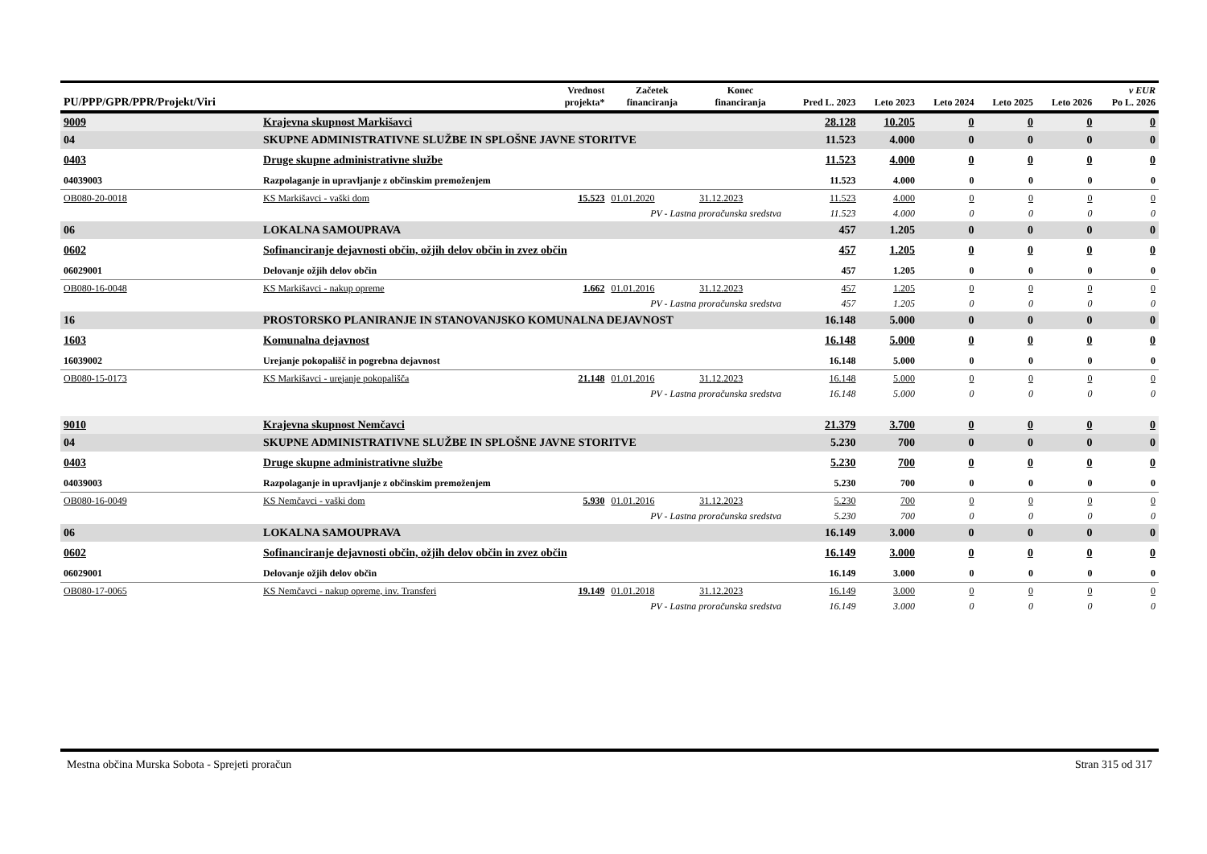| PU/PPP/GPR/PPR/Projekt/Viri | | Vrednost projekta* | Začetek financiranja | Konec financiranja | Pred L. 2023 | Leto 2023 | Leto 2024 | Leto 2025 | Leto 2026 | v EUR Po L. 2026 |
| --- | --- | --- | --- | --- | --- | --- | --- | --- | --- | --- |
| 9009 | Krajevna skupnost Markišavci | | | | 28.128 | 10.205 | 0 | 0 | 0 | 0 |
| 04 | SKUPNE ADMINISTRATIVNE SLUŽBE IN SPLOŠNE JAVNE STORITVE | | | | 11.523 | 4.000 | 0 | 0 | 0 | 0 |
| 0403 | Druge skupne administrativne službe | | | | 11.523 | 4.000 | 0 | 0 | 0 | 0 |
| 04039003 | Razpolaganje in upravljanje z občinskim premoženjem | | | | 11.523 | 4.000 | 0 | 0 | 0 | 0 |
| OB080-20-0018 | KS Markišavci - vaški dom | 15.523 | 01.01.2020 | 31.12.2023 | 11.523 | 4.000 | 0 | 0 | 0 | 0 |
| | PV - Lastna proračunska sredstva | | | | 11.523 | 4.000 | 0 | 0 | 0 | 0 |
| 06 | LOKALNA SAMOUPRAVA | | | | 457 | 1.205 | 0 | 0 | 0 | 0 |
| 0602 | Sofinanciranje dejavnosti občin, ožjih delov občin in zvez občin | | | | 457 | 1.205 | 0 | 0 | 0 | 0 |
| 06029001 | Delovanje ožjih delov občin | | | | 457 | 1.205 | 0 | 0 | 0 | 0 |
| OB080-16-0048 | KS Markišavci - nakup opreme | 1.662 | 01.01.2016 | 31.12.2023 | 457 | 1.205 | 0 | 0 | 0 | 0 |
| | PV - Lastna proračunska sredstva | | | | 457 | 1.205 | 0 | 0 | 0 | 0 |
| 16 | PROSTORSKO PLANIRANJE IN STANOVANJSKO KOMUNALNA DEJAVNOST | | | | 16.148 | 5.000 | 0 | 0 | 0 | 0 |
| 1603 | Komunalna dejavnost | | | | 16.148 | 5.000 | 0 | 0 | 0 | 0 |
| 16039002 | Urejanje pokopališč in pogrebna dejavnost | | | | 16.148 | 5.000 | 0 | 0 | 0 | 0 |
| OB080-15-0173 | KS Markišavci - urejanje pokopališča | 21.148 | 01.01.2016 | 31.12.2023 | 16.148 | 5.000 | 0 | 0 | 0 | 0 |
| | PV - Lastna proračunska sredstva | | | | 16.148 | 5.000 | 0 | 0 | 0 | 0 |
| 9010 | Krajevna skupnost Nemčavci | | | | 21.379 | 3.700 | 0 | 0 | 0 | 0 |
| 04 | SKUPNE ADMINISTRATIVNE SLUŽBE IN SPLOŠNE JAVNE STORITVE | | | | 5.230 | 700 | 0 | 0 | 0 | 0 |
| 0403 | Druge skupne administrativne službe | | | | 5.230 | 700 | 0 | 0 | 0 | 0 |
| 04039003 | Razpolaganje in upravljanje z občinskim premoženjem | | | | 5.230 | 700 | 0 | 0 | 0 | 0 |
| OB080-16-0049 | KS Nemčavci - vaški dom | 5.930 | 01.01.2016 | 31.12.2023 | 5.230 | 700 | 0 | 0 | 0 | 0 |
| | PV - Lastna proračunska sredstva | | | | 5.230 | 700 | 0 | 0 | 0 | 0 |
| 06 | LOKALNA SAMOUPRAVA | | | | 16.149 | 3.000 | 0 | 0 | 0 | 0 |
| 0602 | Sofinanciranje dejavnosti občin, ožjih delov občin in zvez občin | | | | 16.149 | 3.000 | 0 | 0 | 0 | 0 |
| 06029001 | Delovanje ožjih delov občin | | | | 16.149 | 3.000 | 0 | 0 | 0 | 0 |
| OB080-17-0065 | KS Nemčavci - nakup opreme, inv. Transferi | 19.149 | 01.01.2018 | 31.12.2023 | 16.149 | 3.000 | 0 | 0 | 0 | 0 |
| | PV - Lastna proračunska sredstva | | | | 16.149 | 3.000 | 0 | 0 | 0 | 0 |
Mestna občina Murska Sobota - Sprejeti proračun Stran 315 od 317